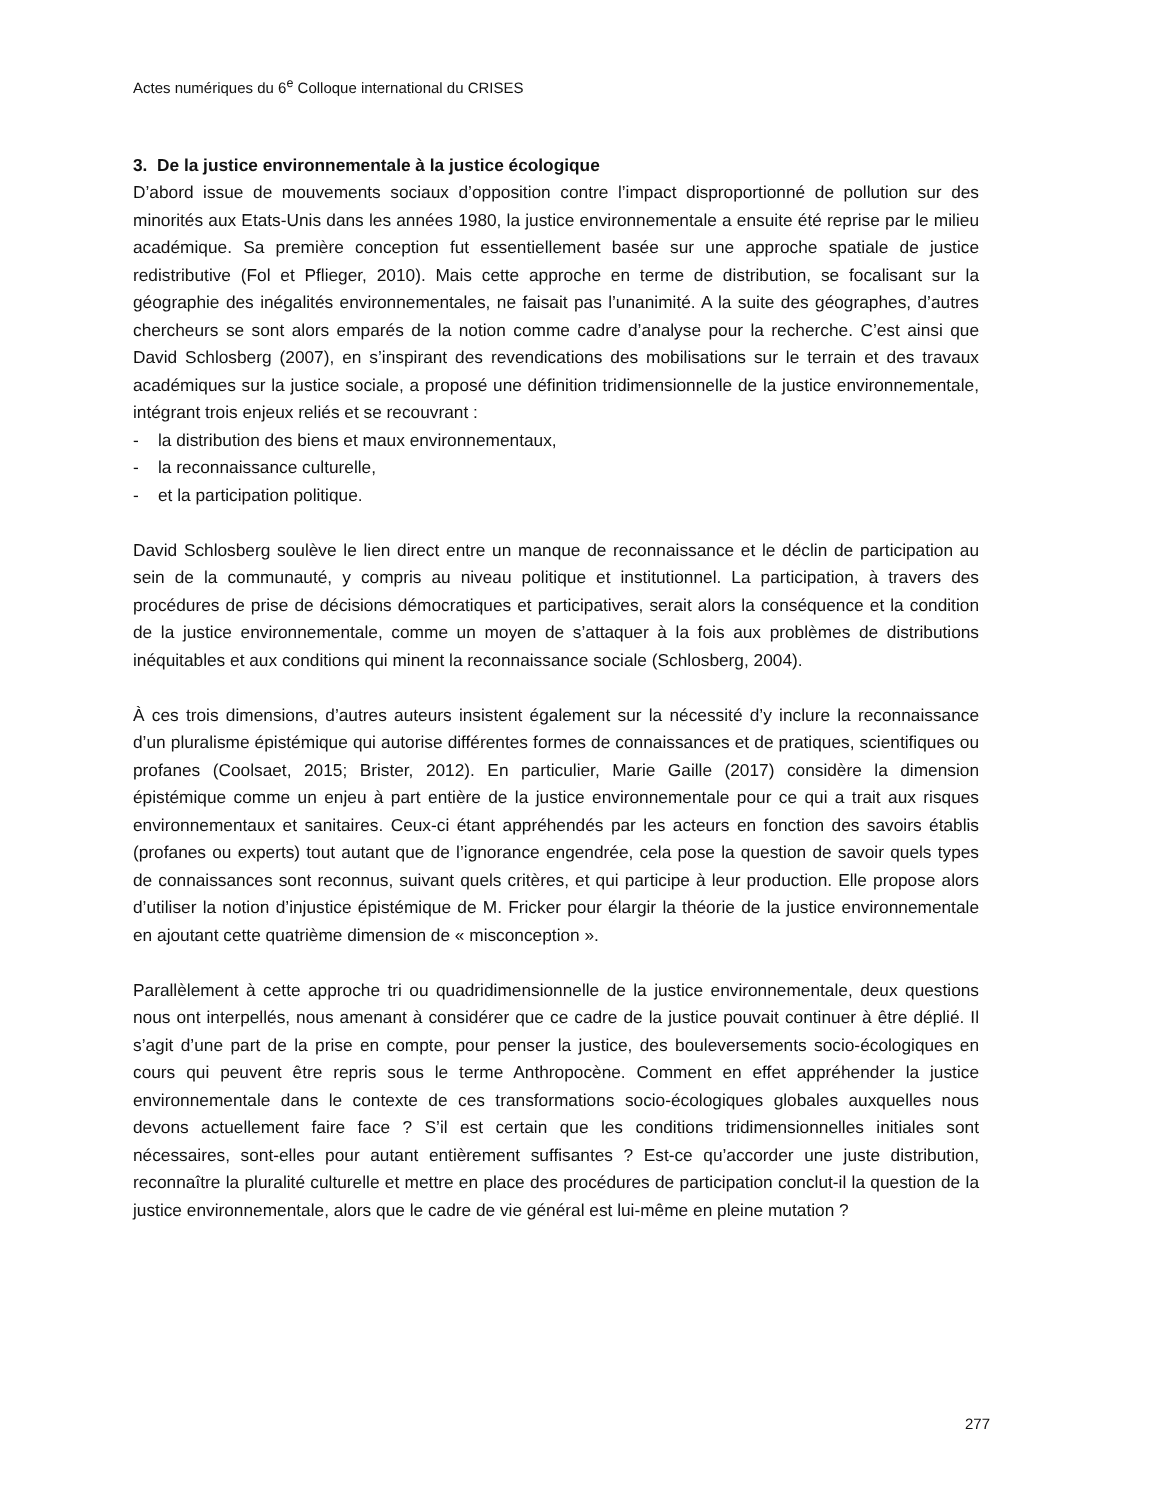Actes numériques du 6<sup>e</sup> Colloque international du CRISES
3. De la justice environnementale à la justice écologique
D’abord issue de mouvements sociaux d’opposition contre l’impact disproportionné de pollution sur des minorités aux Etats-Unis dans les années 1980, la justice environnementale a ensuite été reprise par le milieu académique. Sa première conception fut essentiellement basée sur une approche spatiale de justice redistributive (Fol et Pflieger, 2010). Mais cette approche en terme de distribution, se focalisant sur la géographie des inégalités environnementales, ne faisait pas l’unanimité. A la suite des géographes, d’autres chercheurs se sont alors emparés de la notion comme cadre d’analyse pour la recherche. C’est ainsi que David Schlosberg (2007), en s’inspirant des revendications des mobilisations sur le terrain et des travaux académiques sur la justice sociale, a proposé une définition tridimensionnelle de la justice environnementale, intégrant trois enjeux reliés et se recouvrant :
- la distribution des biens et maux environnementaux,
- la reconnaissance culturelle,
- et la participation politique.
David Schlosberg soulève le lien direct entre un manque de reconnaissance et le déclin de participation au sein de la communauté, y compris au niveau politique et institutionnel. La participation, à travers des procédures de prise de décisions démocratiques et participatives, serait alors la conséquence et la condition de la justice environnementale, comme un moyen de s’attaquer à la fois aux problèmes de distributions inéquitables et aux conditions qui minent la reconnaissance sociale (Schlosberg, 2004).
À ces trois dimensions, d’autres auteurs insistent également sur la nécessité d’y inclure la reconnaissance d’un pluralisme épistémique qui autorise différentes formes de connaissances et de pratiques, scientifiques ou profanes (Coolsaet, 2015; Brister, 2012). En particulier, Marie Gaille (2017) considère la dimension épistémique comme un enjeu à part entière de la justice environnementale pour ce qui a trait aux risques environnementaux et sanitaires. Ceux-ci étant appréhendés par les acteurs en fonction des savoirs établis (profanes ou experts) tout autant que de l’ignorance engendrée, cela pose la question de savoir quels types de connaissances sont reconnus, suivant quels critères, et qui participe à leur production. Elle propose alors d’utiliser la notion d’injustice épistémique de M. Fricker pour élargir la théorie de la justice environnementale en ajoutant cette quatrième dimension de « misconception ».
Parallèlement à cette approche tri ou quadridimensionnelle de la justice environnementale, deux questions nous ont interpellés, nous amenant à considérer que ce cadre de la justice pouvait continuer à être déplié. Il s’agit d’une part de la prise en compte, pour penser la justice, des bouleversements socio-écologiques en cours qui peuvent être repris sous le terme Anthropocène. Comment en effet appréhender la justice environnementale dans le contexte de ces transformations socio-écologiques globales auxquelles nous devons actuellement faire face ? S’il est certain que les conditions tridimensionnelles initiales sont nécessaires, sont-elles pour autant entièrement suffisantes ? Est-ce qu’accorder une juste distribution, reconnaître la pluralité culturelle et mettre en place des procédures de participation conclut-il la question de la justice environnementale, alors que le cadre de vie général est lui-même en pleine mutation ?
277